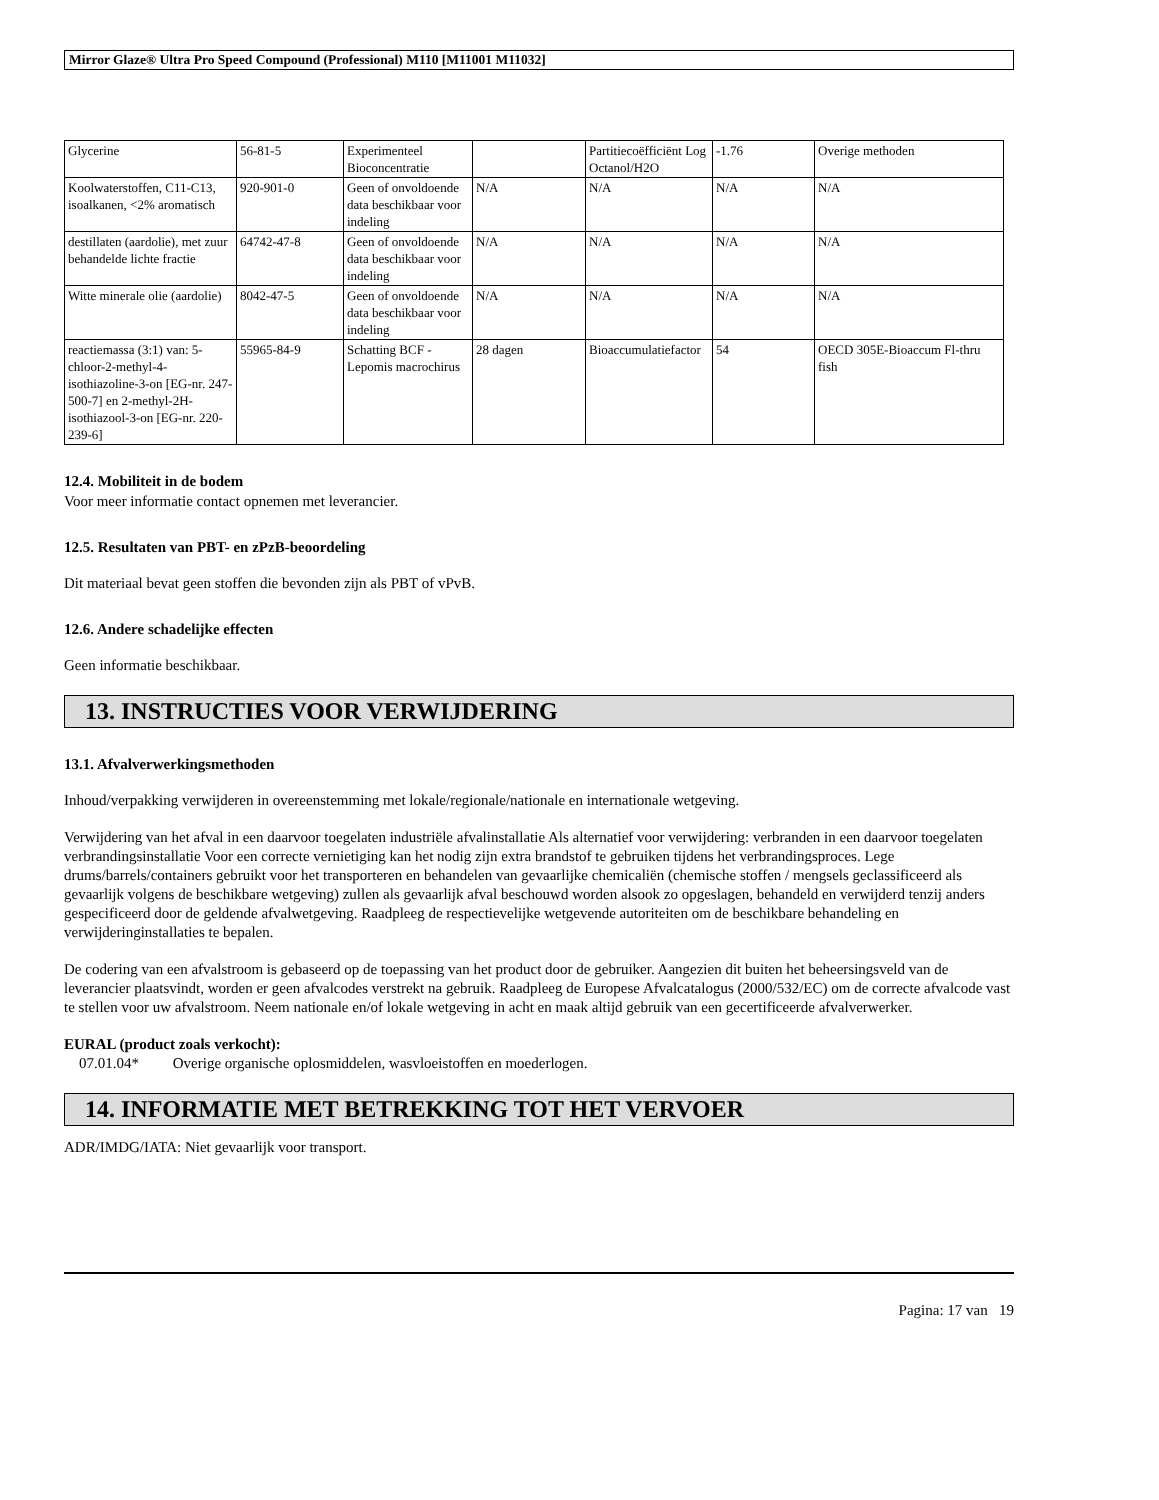Mirror Glaze® Ultra Pro Speed Compound (Professional) M110 [M11001 M11032]
| Glycerine | 56-81-5 | Experimenteel Bioconcentratie | | Partitiecoëfficiënt Log Octanol/H2O | -1.76 | Overige methoden |
| Koolwaterstoffen, C11-C13, isoalkanen, <2% aromatisch | 920-901-0 | Geen of onvoldoende data beschikbaar voor indeling | N/A | N/A | N/A | N/A |
| destillaten (aardolie), met zuur behandelde lichte fractie | 64742-47-8 | Geen of onvoldoende data beschikbaar voor indeling | N/A | N/A | N/A | N/A |
| Witte minerale olie (aardolie) | 8042-47-5 | Geen of onvoldoende data beschikbaar voor indeling | N/A | N/A | N/A | N/A |
| reactiemassa (3:1) van: 5-chloor-2-methyl-4-isothiazoline-3-on [EG-nr. 247-500-7] en 2-methyl-2H-isothiazool-3-on [EG-nr. 220-239-6] | 55965-84-9 | Schatting BCF - Lepomis macrochirus | 28 dagen | Bioaccumulatiefactor | 54 | OECD 305E-Bioaccum Fl-thru fish |
12.4. Mobiliteit in de bodem
Voor meer informatie contact opnemen met leverancier.
12.5. Resultaten van PBT- en zPzB-beoordeling
Dit materiaal bevat geen stoffen die bevonden zijn als PBT of vPvB.
12.6. Andere schadelijke effecten
Geen informatie beschikbaar.
13. INSTRUCTIES VOOR VERWIJDERING
13.1. Afvalverwerkingsmethoden
Inhoud/verpakking verwijderen in overeenstemming met lokale/regionale/nationale en internationale wetgeving.
Verwijdering van het afval in een daarvoor toegelaten industriële afvalinstallatie Als alternatief voor verwijdering: verbranden in een daarvoor toegelaten verbrandingsinstallatie Voor een correcte vernietiging kan het nodig zijn extra brandstof te gebruiken tijdens het verbrandingsproces. Lege drums/barrels/containers gebruikt voor het transporteren en behandelen van gevaarlijke chemicaliën (chemische stoffen / mengsels geclassificeerd als gevaarlijk volgens de beschikbare wetgeving) zullen als gevaarlijk afval beschouwd worden alsook zo opgeslagen, behandeld en verwijderd tenzij anders gespecificeerd door de geldende afvalwetgeving. Raadpleeg de respectievelijke wetgevende autoriteiten om de beschikbare behandeling en verwijderinginstallaties te bepalen.
De codering van een afvalstroom is gebaseerd op de toepassing van het product door de gebruiker. Aangezien dit buiten het beheersingsveld van de leverancier plaatsvindt, worden er geen afvalcodes verstrekt na gebruik. Raadpleeg de Europese Afvalcatalogus (2000/532/EC) om de correcte afvalcode vast te stellen voor uw afvalstroom. Neem nationale en/of lokale wetgeving in acht en maak altijd gebruik van een gecertificeerde afvalverwerker.
EURAL (product zoals verkocht):
07.01.04* Overige organische oplosmiddelen, wasvloeistoffen en moederlogen.
14. INFORMATIE MET BETREKKING TOT HET VERVOER
ADR/IMDG/IATA: Niet gevaarlijk voor transport.
Pagina: 17 van 19